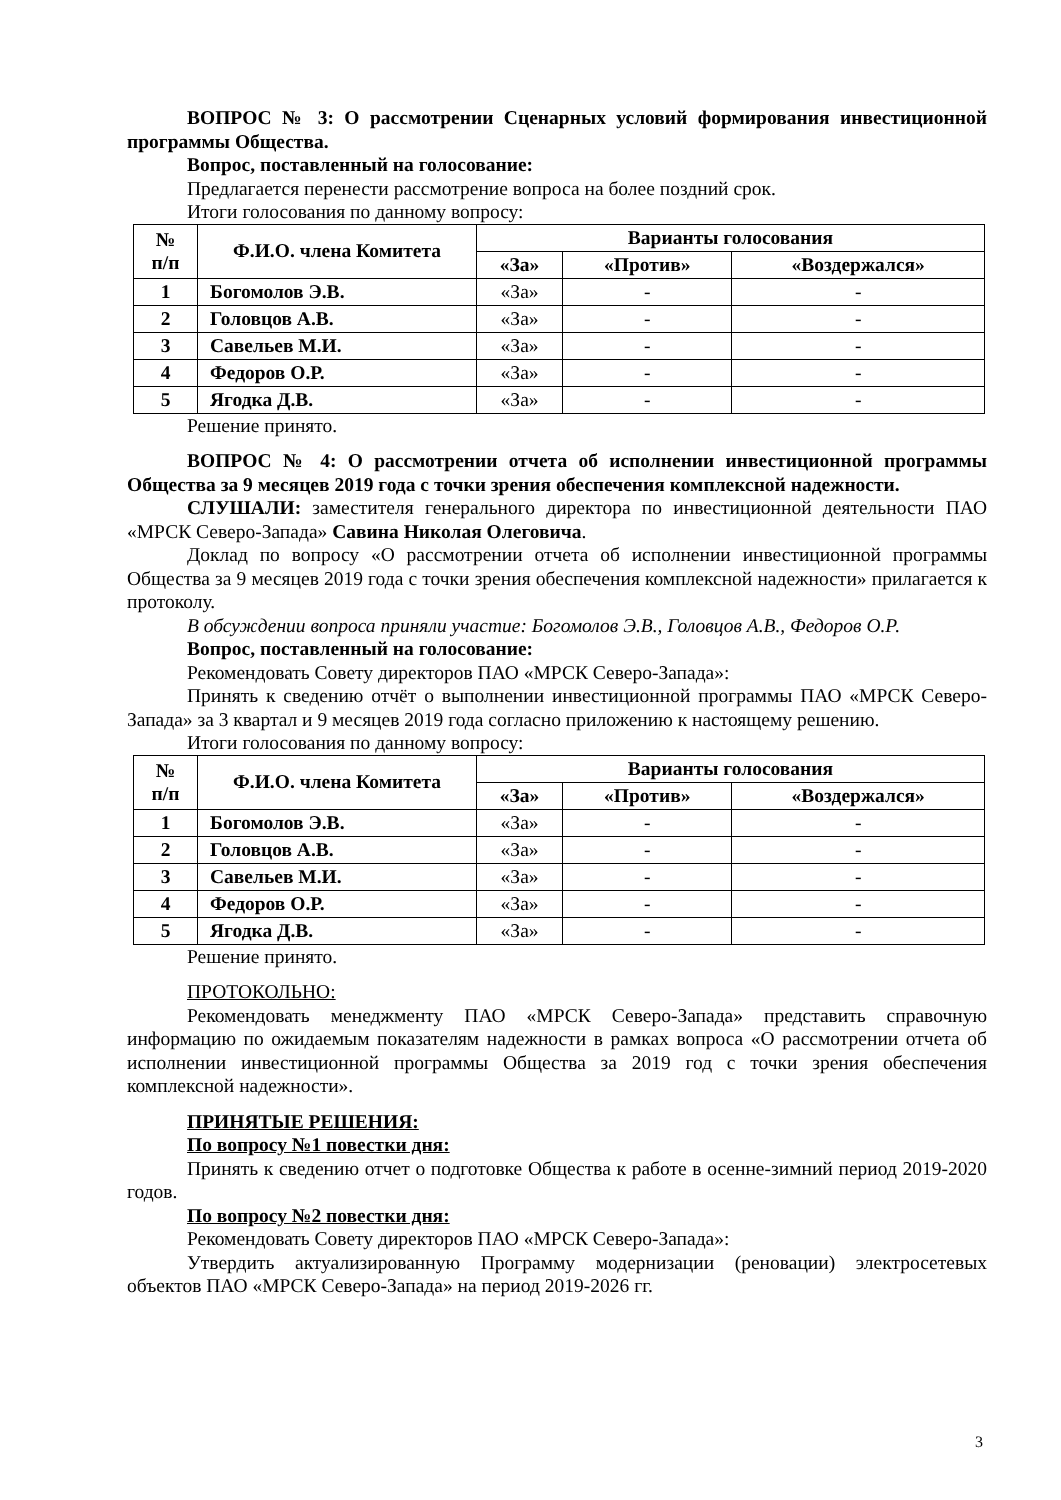ВОПРОС № 3: О рассмотрении Сценарных условий формирования инвестиционной программы Общества.
Вопрос, поставленный на голосование:
Предлагается перенести рассмотрение вопроса на более поздний срок.
Итоги голосования по данному вопросу:
| № п/п | Ф.И.О. члена Комитета | Варианты голосования | | |
| --- | --- | --- | --- | --- |
| | | «За» | «Против» | «Воздержался» |
| 1 | Богомолов Э.В. | «За» | - | - |
| 2 | Головцов А.В. | «За» | - | - |
| 3 | Савельев М.И. | «За» | - | - |
| 4 | Федоров О.Р. | «За» | - | - |
| 5 | Ягодка Д.В. | «За» | - | - |
Решение принято.
ВОПРОС № 4: О рассмотрении отчета об исполнении инвестиционной программы Общества за 9 месяцев 2019 года с точки зрения обеспечения комплексной надежности.
СЛУШАЛИ: заместителя генерального директора по инвестиционной деятельности ПАО «МРСК Северо-Запада» Савина Николая Олеговича.
Доклад по вопросу «О рассмотрении отчета об исполнении инвестиционной программы Общества за 9 месяцев 2019 года с точки зрения обеспечения комплексной надежности» прилагается к протоколу.
В обсуждении вопроса приняли участие: Богомолов Э.В., Головцов А.В., Федоров О.Р.
Вопрос, поставленный на голосование:
Рекомендовать Совету директоров ПАО «МРСК Северо-Запада»:
Принять к сведению отчёт о выполнении инвестиционной программы ПАО «МРСК Северо-Запада» за 3 квартал и 9 месяцев 2019 года согласно приложению к настоящему решению.
Итоги голосования по данному вопросу:
| № п/п | Ф.И.О. члена Комитета | Варианты голосования | | |
| --- | --- | --- | --- | --- |
| | | «За» | «Против» | «Воздержался» |
| 1 | Богомолов Э.В. | «За» | - | - |
| 2 | Головцов А.В. | «За» | - | - |
| 3 | Савельев М.И. | «За» | - | - |
| 4 | Федоров О.Р. | «За» | - | - |
| 5 | Ягодка Д.В. | «За» | - | - |
Решение принято.
ПРОТОКОЛЬНО:
Рекомендовать менеджменту ПАО «МРСК Северо-Запада» представить справочную информацию по ожидаемым показателям надежности в рамках вопроса «О рассмотрении отчета об исполнении инвестиционной программы Общества за 2019 год с точки зрения обеспечения комплексной надежности».
ПРИНЯТЫЕ РЕШЕНИЯ:
По вопросу №1 повестки дня:
Принять к сведению отчет о подготовке Общества к работе в осенне-зимний период 2019-2020 годов.
По вопросу №2 повестки дня:
Рекомендовать Совету директоров ПАО «МРСК Северо-Запада»:
Утвердить актуализированную Программу модернизации (реновации) электросетевых объектов ПАО «МРСК Северо-Запада» на период 2019-2026 гг.
3